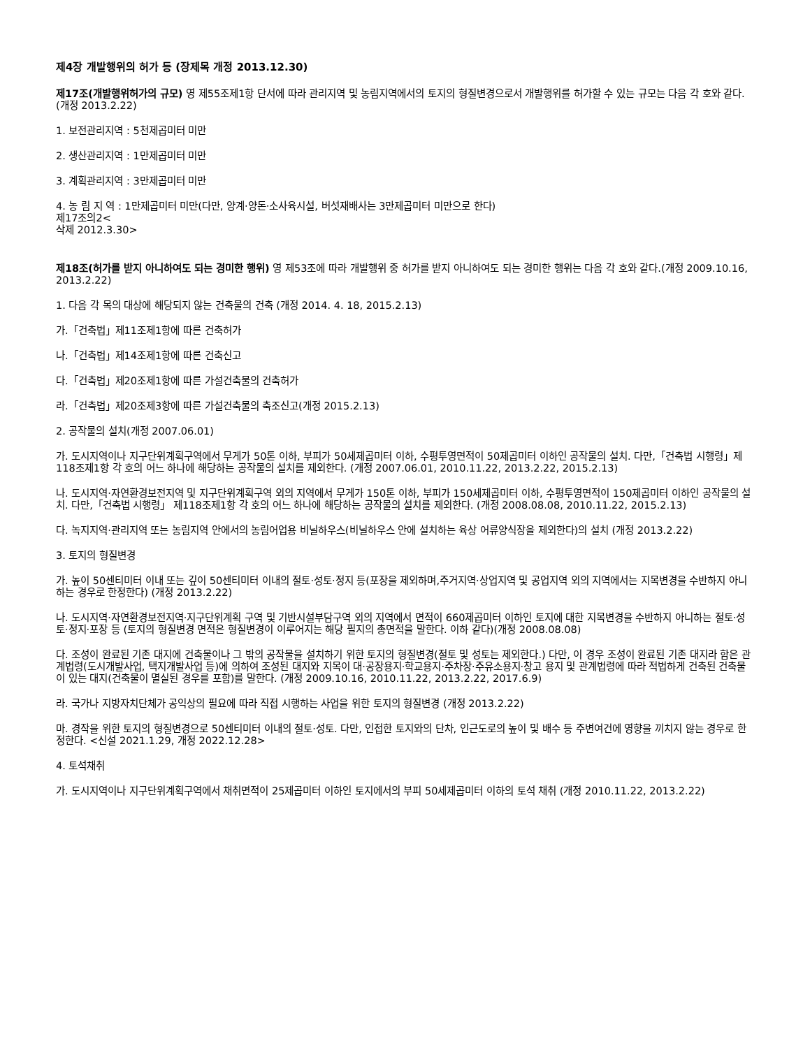제4장 개발행위의 허가 등 (장제목 개정 2013.12.30)
제17조(개발행위허가의 규모) 영 제55조제1항 단서에 따라 관리지역 및 농림지역에서의 토지의 형질변경으로서 개발행위를 허가할 수 있는 규모는 다음 각 호와 같다. (개정 2013.2.22)
1. 보전관리지역 : 5천제곱미터 미만
2. 생산관리지역 : 1만제곱미터 미만
3. 계획관리지역 : 3만제곱미터 미만
4. 농 림 지 역 : 1만제곱미터 미만(다만, 양계·양돈·소사육시설, 버섯재배사는 3만제곱미터 미만으로 한다)
제17조의2<
삭제 2012.3.30>
제18조(허가를 받지 아니하여도 되는 경미한 행위) 영 제53조에 따라 개발행위 중 허가를 받지 아니하여도 되는 경미한 행위는 다음 각 호와 같다.(개정 2009.10.16, 2013.2.22)
1. 다음 각 목의 대상에 해당되지 않는 건축물의 건축 (개정 2014. 4. 18, 2015.2.13)
가.「건축법」제11조제1항에 따른 건축허가
나.「건축법」제14조제1항에 따른 건축신고
다.「건축법」제20조제1항에 따른 가설건축물의 건축허가
라.「건축법」제20조제3항에 따른 가설건축물의 축조신고(개정 2015.2.13)
2. 공작물의 설치(개정 2007.06.01)
가. 도시지역이나 지구단위계획구역에서 무게가 50톤 이하, 부피가 50세제곱미터 이하, 수평투영면적이 50제곱미터 이하인 공작물의 설치. 다만,「건축법 시행령」제118조제1항 각 호의 어느 하나에 해당하는 공작물의 설치를 제외한다. (개정 2007.06.01, 2010.11.22, 2013.2.22, 2015.2.13)
나. 도시지역·자연환경보전지역 및 지구단위계획구역 외의 지역에서 무게가 150톤 이하, 부피가 150세제곱미터 이하, 수평투영면적이 150제곱미터 이하인 공작물의 설치. 다만,「건축법 시행령」 제118조제1항 각 호의 어느 하나에 해당하는 공작물의 설치를 제외한다. (개정 2008.08.08, 2010.11.22, 2015.2.13)
다. 녹지지역·관리지역 또는 농림지역 안에서의 농림어업용 비닐하우스(비닐하우스 안에 설치하는 육상 어류양식장을 제외한다)의 설치 (개정 2013.2.22)
3. 토지의 형질변경
가. 높이 50센티미터 이내 또는 깊이 50센티미터 이내의 절토·성토·정지 등(포장을 제외하며,주거지역·상업지역 및 공업지역 외의 지역에서는 지목변경을 수반하지 아니하는 경우로 한정한다) (개정 2013.2.22)
나. 도시지역·자연환경보전지역·지구단위계획 구역 및 기반시설부담구역 외의 지역에서 면적이 660제곱미터 이하인 토지에 대한 지목변경을 수반하지 아니하는 절토·성토·정지·포장 등 (토지의 형질변경 면적은 형질변경이 이루어지는 해당 필지의 총면적을 말한다. 이하 같다)(개정 2008.08.08)
다. 조성이 완료된 기존 대지에 건축물이나 그 밖의 공작물을 설치하기 위한 토지의 형질변경(절토 및 성토는 제외한다.) 다만, 이 경우 조성이 완료된 기존 대지라 함은 관계법령(도시개발사업, 택지개발사업 등)에 의하여 조성된 대지와 지목이 대·공장용지·학교용지·주차장·주유소용지·창고 용지 및 관계법령에 따라 적법하게 건축된 건축물이 있는 대지(건축물이 멸실된 경우를 포함)를 말한다. (개정 2009.10.16, 2010.11.22, 2013.2.22, 2017.6.9)
라. 국가나 지방자치단체가 공익상의 필요에 따라 직접 시행하는 사업을 위한 토지의 형질변경 (개정 2013.2.22)
마. 경작을 위한 토지의 형질변경으로 50센티미터 이내의 절토·성토. 다만, 인접한 토지와의 단차, 인근도로의 높이 및 배수 등 주변여건에 영향을 끼치지 않는 경우로 한정한다. <신설 2021.1.29, 개정 2022.12.28>
4. 토석채취
가. 도시지역이나 지구단위계획구역에서 채취면적이 25제곱미터 이하인 토지에서의 부피 50세제곱미터 이하의 토석 채취 (개정 2010.11.22, 2013.2.22)